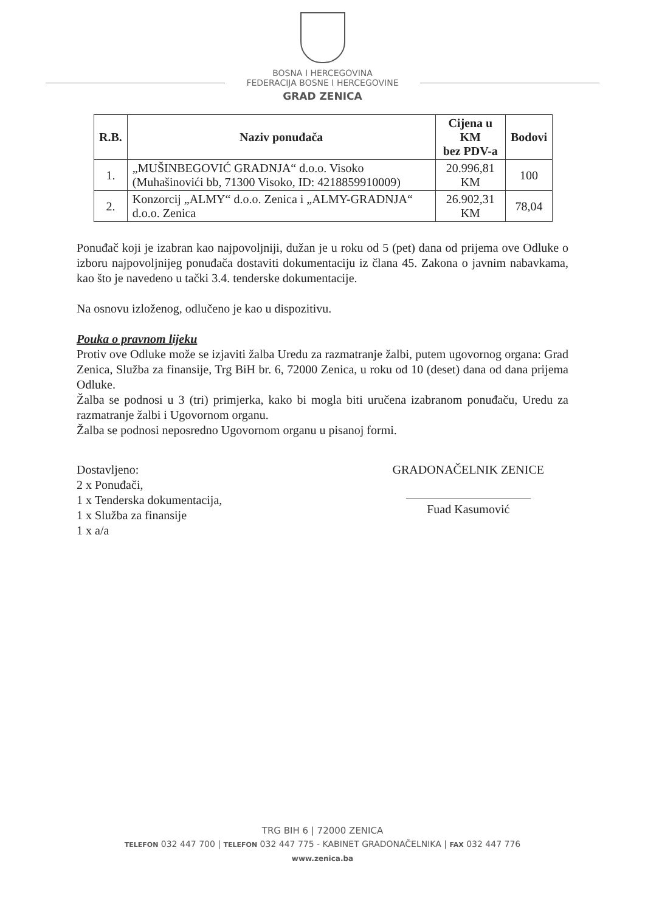BOSNA I HERCEGOVINA
FEDERACIJA BOSNE I HERCEGOVINE
GRAD ZENICA
| R.B. | Naziv ponuđača | Cijena u KM bez PDV-a | Bodovi |
| --- | --- | --- | --- |
| 1. | „MUŠINBEGOVIĆ GRADNJA“ d.o.o. Visoko (Muhašinovići bb, 71300 Visoko, ID: 4218859910009) | 20.996,81 KM | 100 |
| 2. | Konzorcij „ALMY“ d.o.o. Zenica i „ALMY-GRADNJA“ d.o.o. Zenica | 26.902,31 KM | 78,04 |
Ponuđač koji je izabran kao najpovoljniji, dužan je u roku od 5 (pet) dana od prijema ove Odluke o izboru najpovoljnijeg ponuđača dostaviti dokumentaciju iz člana 45. Zakona o javnim nabavkama, kao što je navedeno u tački 3.4. tenderske dokumentacije.
Na osnovu izloženog, odlučeno je kao u dispozitivu.
Pouka o pravnom lijeku
Protiv ove Odluke može se izjaviti žalba Uredu za razmatranje žalbi, putem ugovornog organa: Grad Zenica, Služba za finansije, Trg BiH br. 6, 72000 Zenica, u roku od 10 (deset) dana od dana prijema Odluke.
Žalba se podnosi u 3 (tri) primjerka, kako bi mogla biti uručena izabranom ponuđaču, Uredu za razmatranje žalbi i Ugovornom organu.
Žalba se podnosi neposredno Ugovornom organu u pisanoj formi.
Dostavljeno:
2 x Ponuđači,
1 x Tenderska dokumentacija,
1 x Služba za finansije
1 x a/a
GRADONAČELNIK ZENICE
Fuad Kasumović
TRG BIH 6 | 72000 ZENICA
TELEFON 032 447 700 | TELEFON 032 447 775 - KABINET GRADONAČELNIKA | FAX 032 447 776
www.zenica.ba